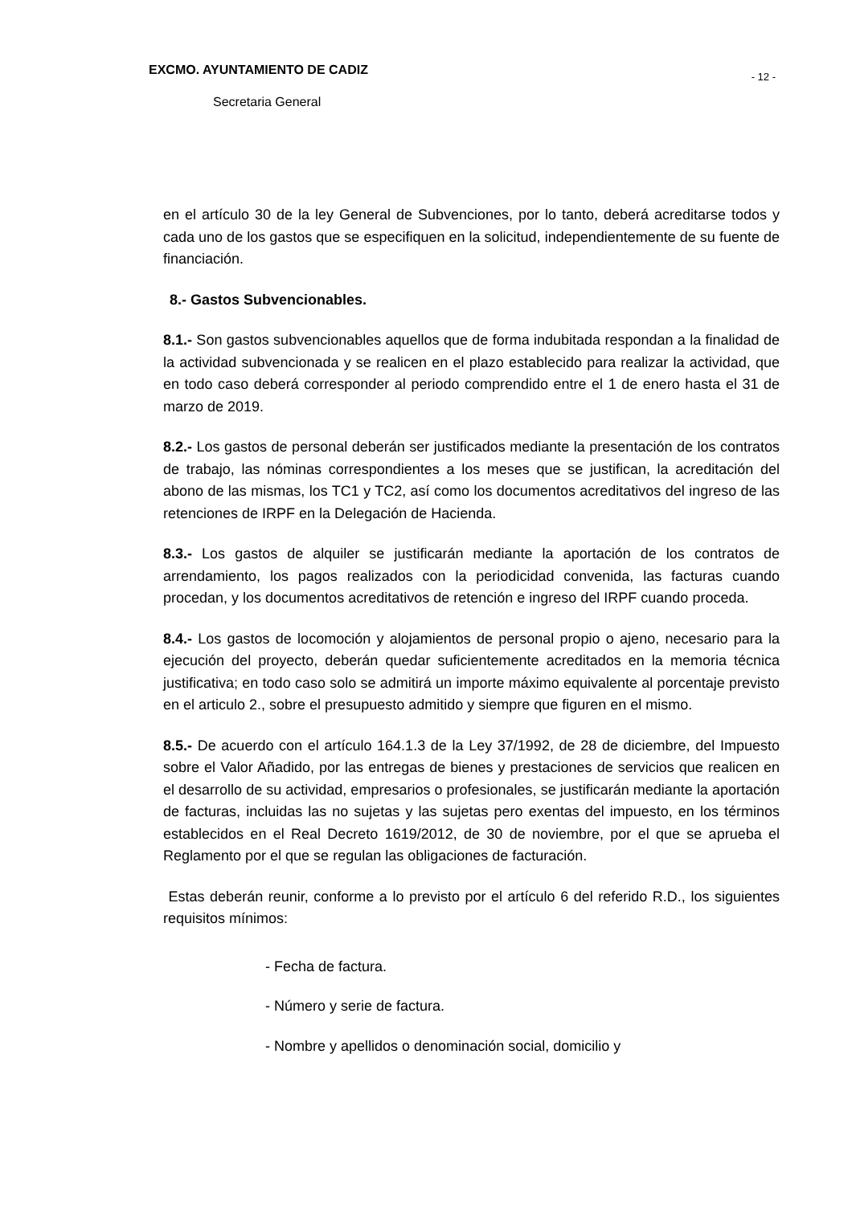EXCMO. AYUNTAMIENTO DE CADIZ
- 12 -
Secretaria General
en el artículo 30 de la ley General de Subvenciones, por lo tanto, deberá acreditarse todos y cada uno de los gastos que se especifiquen en la solicitud, independientemente de su fuente de financiación.
8.- Gastos Subvencionables.
8.1.- Son gastos subvencionables aquellos que de forma indubitada respondan a la finalidad de la actividad subvencionada y se realicen en el plazo establecido para realizar la actividad, que en todo caso deberá corresponder al periodo comprendido entre el 1 de enero hasta el 31 de marzo de 2019.
8.2.- Los gastos de personal deberán ser justificados mediante la presentación de los contratos de trabajo, las nóminas correspondientes a los meses que se justifican, la acreditación del abono de las mismas, los TC1 y TC2, así como los documentos acreditativos del ingreso de las retenciones de IRPF en la Delegación de Hacienda.
8.3.- Los gastos de alquiler se justificarán mediante la aportación de los contratos de arrendamiento, los pagos realizados con la periodicidad convenida, las facturas cuando procedan, y los documentos acreditativos de retención e ingreso del IRPF cuando proceda.
8.4.- Los gastos de locomoción y alojamientos de personal propio o ajeno, necesario para la ejecución del proyecto, deberán quedar suficientemente acreditados en la memoria técnica justificativa; en todo caso solo se admitirá un importe máximo equivalente al porcentaje previsto en el articulo 2., sobre el presupuesto admitido y siempre que figuren en el mismo.
8.5.- De acuerdo con el artículo 164.1.3 de la Ley 37/1992, de 28 de diciembre, del Impuesto sobre el Valor Añadido, por las entregas de bienes y prestaciones de servicios que realicen en el desarrollo de su actividad, empresarios o profesionales, se justificarán mediante la aportación de facturas, incluidas las no sujetas y las sujetas pero exentas del impuesto, en los términos establecidos en el Real Decreto 1619/2012, de 30 de noviembre, por el que se aprueba el Reglamento por el que se regulan las obligaciones de facturación.
Estas deberán reunir, conforme a lo previsto por el artículo 6 del referido R.D., los siguientes requisitos mínimos:
- Fecha de factura.
- Número y serie de factura.
- Nombre y apellidos o denominación social, domicilio y